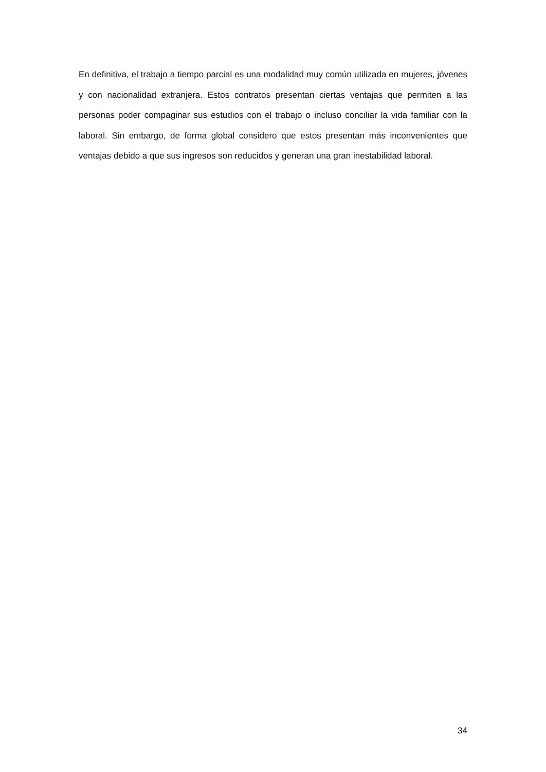En definitiva, el trabajo a tiempo parcial es una modalidad muy común utilizada en mujeres, jóvenes y con nacionalidad extranjera. Estos contratos presentan ciertas ventajas que permiten a las personas poder compaginar sus estudios con el trabajo o incluso conciliar la vida familiar con la laboral. Sin embargo, de forma global considero que estos presentan más inconvenientes que ventajas debido a que sus ingresos son reducidos y generan una gran inestabilidad laboral.
34